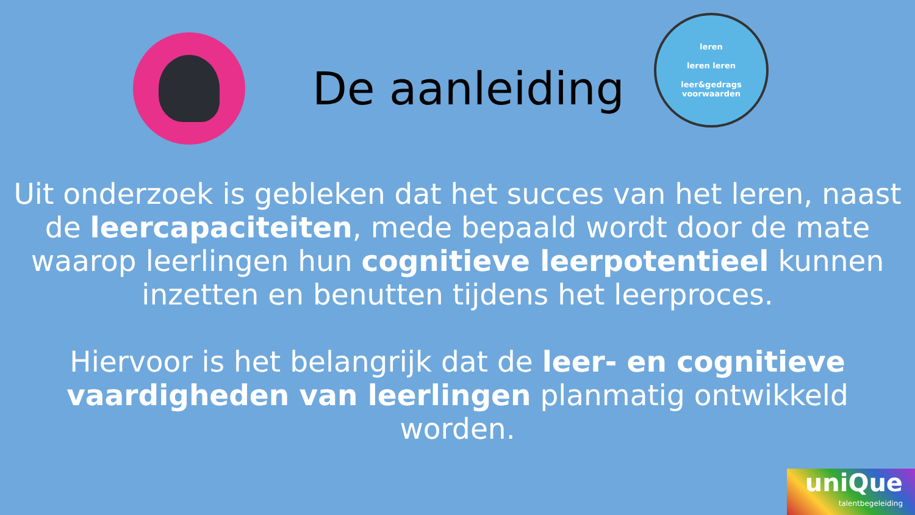De aanleiding
leren
leren leren
leer&gedrags
voorwaarden
Uit onderzoek is gebleken dat het succes van het leren, naast de leercapaciteiten, mede bepaald wordt door de mate waarop leerlingen hun cognitieve leerpotentieel kunnen inzetten en benutten tijdens het leerproces.
Hiervoor is het belangrijk dat de leer- en cognitieve vaardigheden van leerlingen planmatig ontwikkeld worden.
uniQue
talentbegeleiding